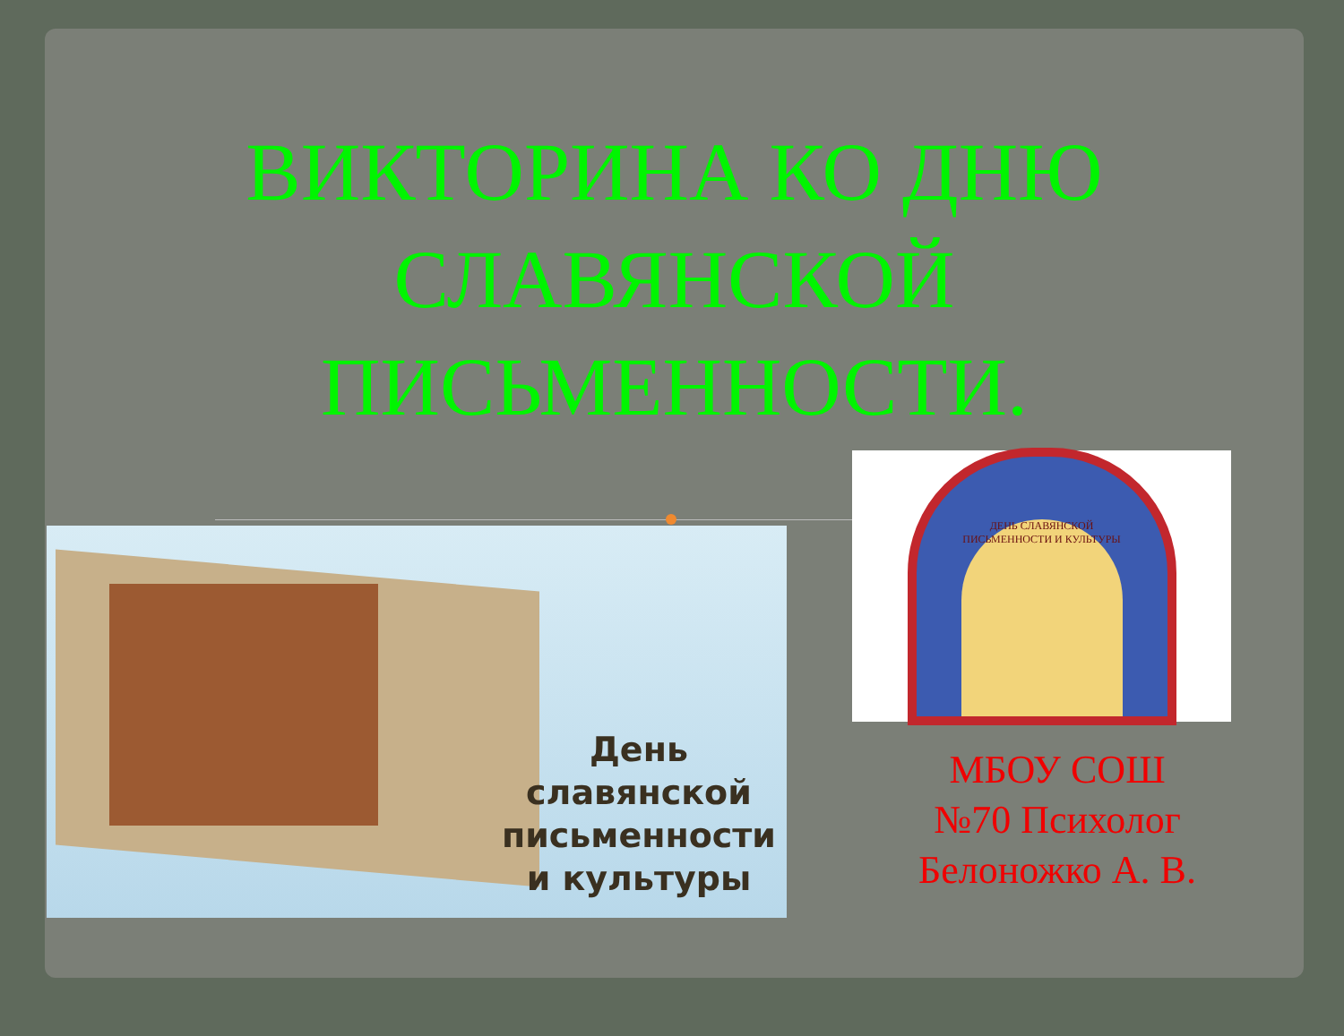ВИКТОРИНА КО ДНЮ СЛАВЯНСКОЙ ПИСЬМЕННОСТИ.
День
славянской
письменности
и культуры
ДЕНЬ СЛАВЯНСКОЙ ПИСЬМЕННОСТИ И КУЛЬТУРЫ
МБОУ СОШ №70 Психолог Белоножко А. В.